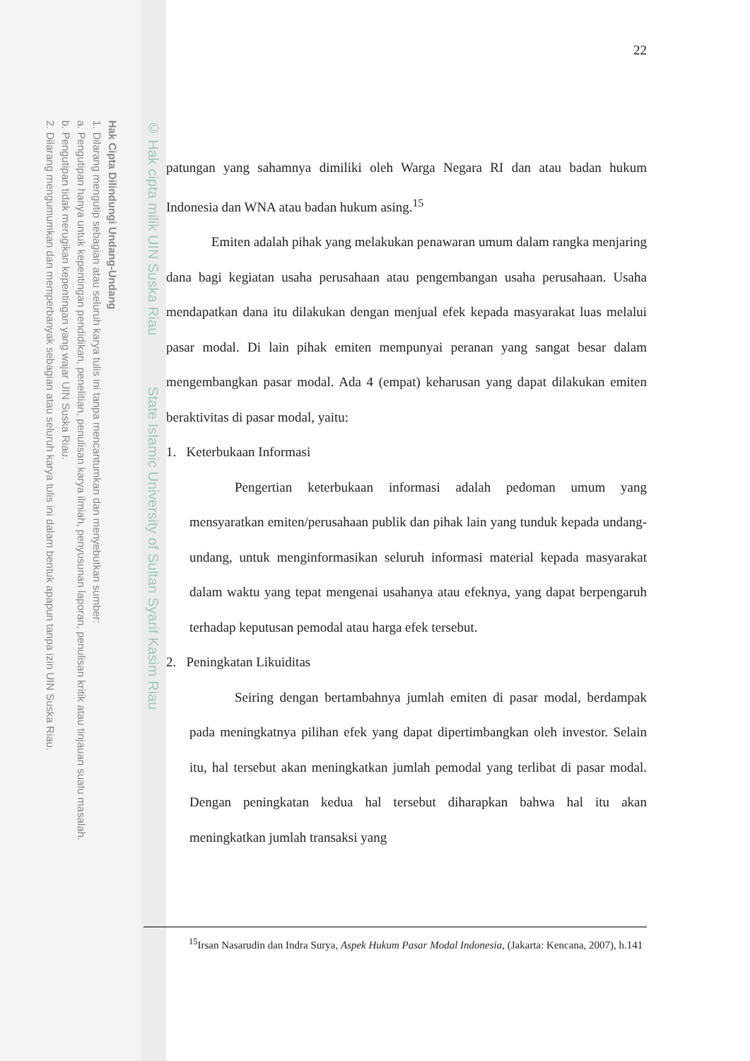Hak Cipta Dilindungi Undang-Undang
1. Dilarang mengutip sebagian atau seluruh karya tulis ini tanpa mencantumkan dan menyebutkan sumber:
a. Pengutipan hanya untuk kepentingan pendidikan, penelitian, penulisan karya ilmiah, penyusunan laporan, penulisan kritik atau tinjauan suatu masalah.
b. Pengutipan tidak merugikan kepentingan yang wajar UIN Suska Riau.
2. Dilarang mengumumkan dan memperbanyak sebagian atau seluruh karya tulis ini dalam bentuk apapun tanpa izin UIN Suska Riau.
© Hak cipta milik UIN Suska Riau State Islamic University of Sultan Syarif Kasim Riau
22
patungan yang sahamnya dimiliki oleh Warga Negara RI dan atau badan hukum Indonesia dan WNA atau badan hukum asing.<sup>15</sup>
Emiten adalah pihak yang melakukan penawaran umum dalam rangka menjaring dana bagi kegiatan usaha perusahaan atau pengembangan usaha perusahaan. Usaha mendapatkan dana itu dilakukan dengan menjual efek kepada masyarakat luas melalui pasar modal. Di lain pihak emiten mempunyai peranan yang sangat besar dalam mengembangkan pasar modal. Ada 4 (empat) keharusan yang dapat dilakukan emiten beraktivitas di pasar modal, yaitu:
1. Keterbukaan Informasi
Pengertian keterbukaan informasi adalah pedoman umum yang mensyaratkan emiten/perusahaan publik dan pihak lain yang tunduk kepada undang-undang, untuk menginformasikan seluruh informasi material kepada masyarakat dalam waktu yang tepat mengenai usahanya atau efeknya, yang dapat berpengaruh terhadap keputusan pemodal atau harga efek tersebut.
2. Peningkatan Likuiditas
Seiring dengan bertambahnya jumlah emiten di pasar modal, berdampak pada meningkatnya pilihan efek yang dapat dipertimbangkan oleh investor. Selain itu, hal tersebut akan meningkatkan jumlah pemodal yang terlibat di pasar modal. Dengan peningkatan kedua hal tersebut diharapkan bahwa hal itu akan meningkatkan jumlah transaksi yang
<sup>15</sup> Irsan Nasarudin dan Indra Surya, Aspek Hukum Pasar Modal Indonesia, (Jakarta: Kencana, 2007), h.141